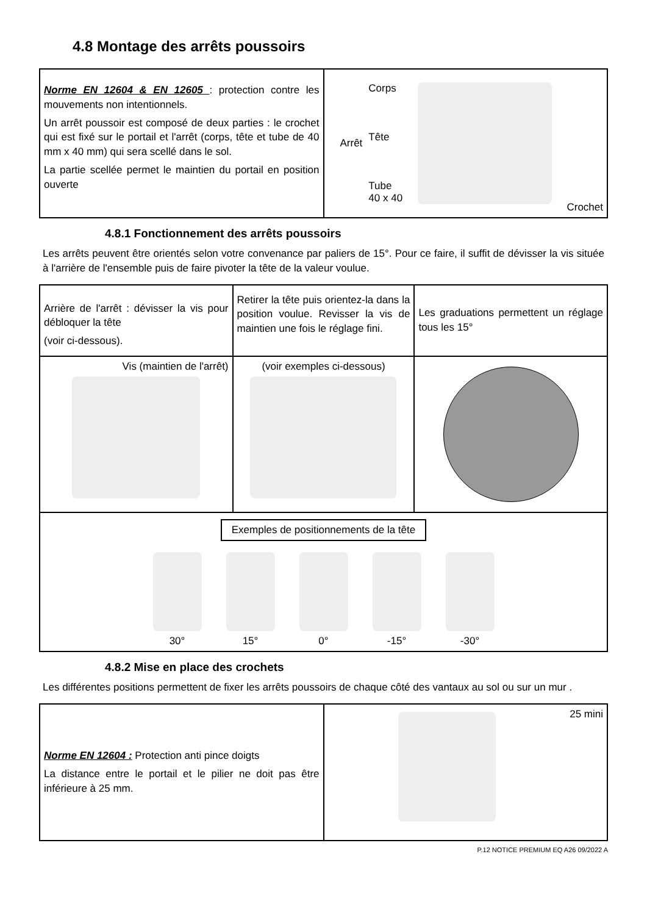4.8 Montage des arrêts poussoirs
| Norme EN 12604 & EN 12605 : protection contre les mouvements non intentionnels. Un arrêt poussoir est composé de deux parties : le crochet qui est fixé sur le portail et l'arrêt (corps, tête et tube de 40 mm x 40 mm) qui sera scellé dans le sol. La partie scellée permet le maintien du portail en position ouverte | Arrêt Corps Tête Tube 40 x 40 Crochet |
4.8.1 Fonctionnement des arrêts poussoirs
Les arrêts peuvent être orientés selon votre convenance par paliers de 15°. Pour ce faire, il suffit de dévisser la vis située à l'arrière de l'ensemble puis de faire pivoter la tête de la valeur voulue.
| Arrière de l'arrêt : dévisser la vis pour débloquer la tête (voir ci-dessous). | Retirer la tête puis orientez-la dans la position voulue. Revisser la vis de maintien une fois le réglage fini. | Les graduations permettent un réglage tous les 15° |
| Vis (maintien de l'arrêt) | (voir exemples ci-dessous) | |
| Exemples de positionnements de la tête 30° 15° 0° -15° -30° | | |
4.8.2 Mise en place des crochets
Les différentes positions permettent de fixer les arrêts poussoirs de chaque côté des vantaux au sol ou sur un mur .
| Norme EN 12604 : Protection anti pince doigts La distance entre le portail et le pilier ne doit pas être inférieure à 25 mm. | 25 mini |
P.12 NOTICE PREMIUM EQ A26 09/2022 A